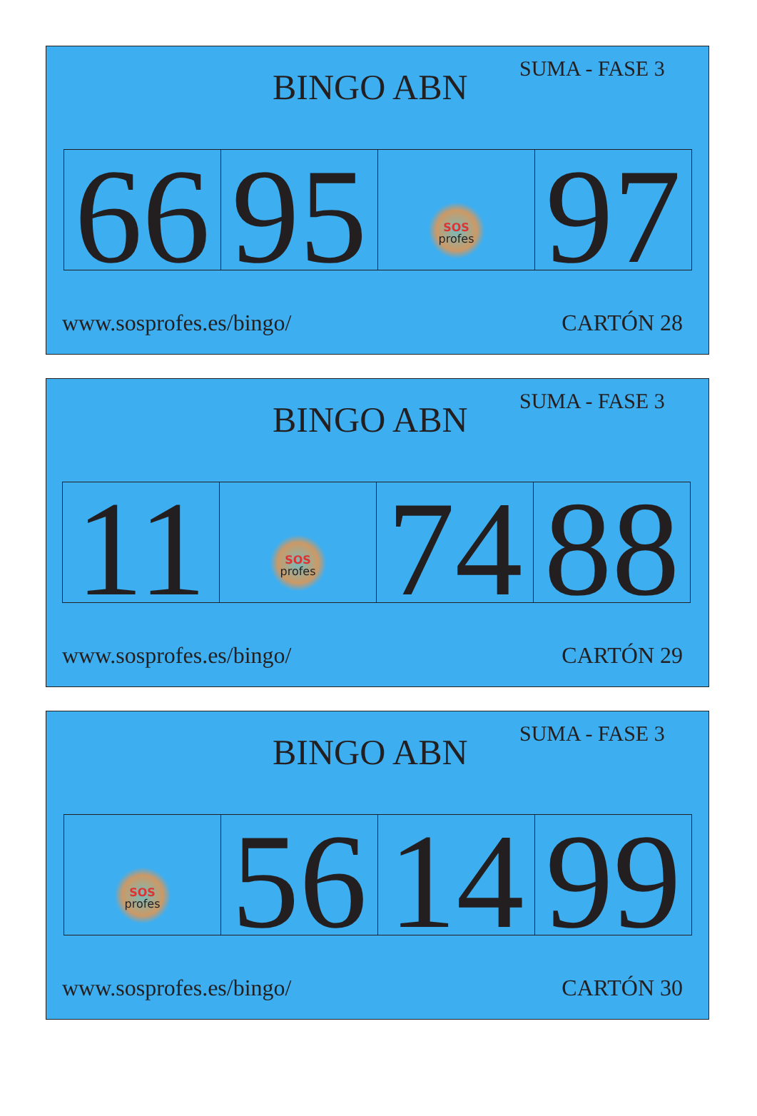BINGO ABN
SUMA - FASE 3
| 66 | 95 | SOS profes | 97 |
www.sosprofes.es/bingo/ CARTÓN 28
BINGO ABN
SUMA - FASE 3
| 11 | SOS profes | 74 | 88 |
www.sosprofes.es/bingo/ CARTÓN 29
BINGO ABN
SUMA - FASE 3
| SOS profes | 56 | 14 | 99 |
www.sosprofes.es/bingo/ CARTÓN 30